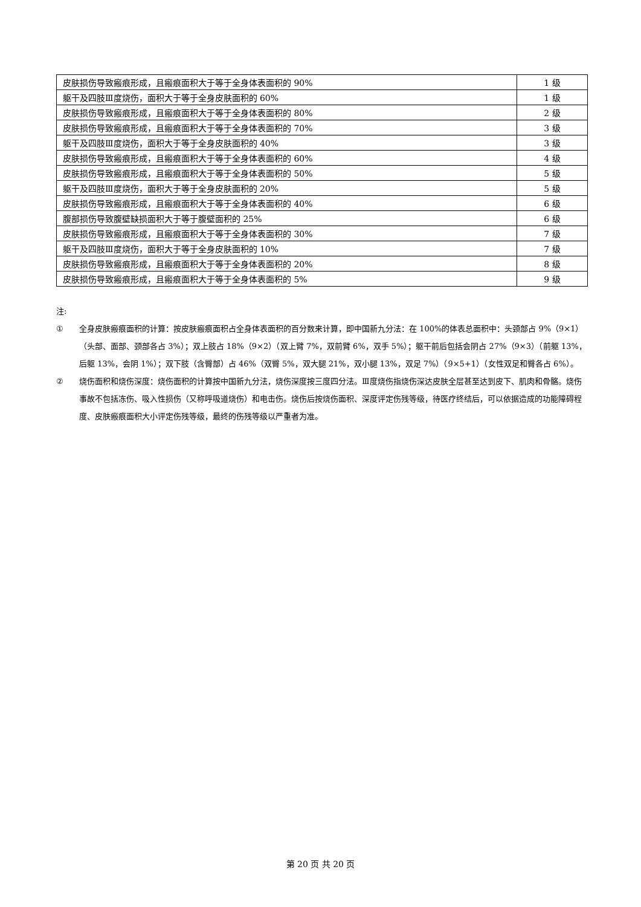| 皮肤损伤导致瘢痕形成，且瘢痕面积大于等于全身体表面积的 90% | 1 级 |
| 躯干及四肢Ⅲ度烧伤，面积大于等于全身皮肤面积的 60% | 1 级 |
| 皮肤损伤导致瘢痕形成，且瘢痕面积大于等于全身体表面积的 80% | 2 级 |
| 皮肤损伤导致瘢痕形成，且瘢痕面积大于等于全身体表面积的 70% | 3 级 |
| 躯干及四肢Ⅲ度烧伤，面积大于等于全身皮肤面积的 40% | 3 级 |
| 皮肤损伤导致瘢痕形成，且瘢痕面积大于等于全身体表面积的 60% | 4 级 |
| 皮肤损伤导致瘢痕形成，且瘢痕面积大于等于全身体表面积的 50% | 5 级 |
| 躯干及四肢Ⅲ度烧伤，面积大于等于全身皮肤面积的 20% | 5 级 |
| 皮肤损伤导致瘢痕形成，且瘢痕面积大于等于全身体表面积的 40% | 6 级 |
| 腹部损伤导致腹壁缺损面积大于等于腹壁面积的 25% | 6 级 |
| 皮肤损伤导致瘢痕形成，且瘢痕面积大于等于全身体表面积的 30% | 7 级 |
| 躯干及四肢Ⅲ度烧伤，面积大于等于全身皮肤面积的 10% | 7 级 |
| 皮肤损伤导致瘢痕形成，且瘢痕面积大于等于全身体表面积的 20% | 8 级 |
| 皮肤损伤导致瘢痕形成，且瘢痕面积大于等于全身体表面积的 5% | 9 级 |
注:
① 全身皮肤瘢痕面积的计算：按皮肤瘢痕面积占全身体表面积的百分数来计算，即中国新九分法：在 100%的体表总面积中：头颈部占 9%（9×1）（头部、面部、颈部各占 3%）；双上肢占 18%（9×2）（双上臂 7%，双前臂 6%，双手 5%）；躯干前后包括会阴占 27%（9×3）（前躯 13%，后躯 13%，会阴 1%）；双下肢（含臀部）占 46%（双臀 5%，双大腿 21%，双小腿 13%，双足 7%）（9×5+1）（女性双足和臀各占 6%）。
② 烧伤面积和烧伤深度：烧伤面积的计算按中国新九分法，烧伤深度按三度四分法。Ⅲ度烧伤指烧伤深达皮肤全层甚至达到皮下、肌肉和骨骼。烧伤事故不包括冻伤、吸入性损伤（又称呼吸道烧伤）和电击伤。烧伤后按烧伤面积、深度评定伤残等级，待医疗终结后，可以依据造成的功能障碍程度、皮肤瘢痕面积大小评定伤残等级，最终的伤残等级以严重者为准。
第 20 页 共 20 页